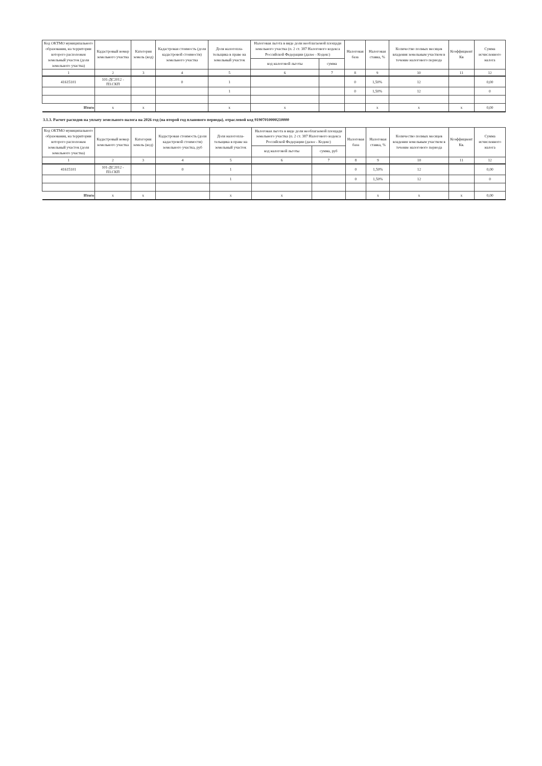| Код ОКТМО муниципального образования, на территории которого расположен земельный участок (доля земельного участка) | Кадастровый номер земельного участка | Категория земель (код) | Кадастровая стоимость (доля кадастровой стоимости) земельного участка | Доля налогопла-тельщика в праве на земельный участок | Налоговая льгота в виде доли необлагаемой площади земельного участка (п. 2 ст. 387 Налогового кодекса Российской Федерации (далее - Кодекс) | | Налоговая база | Налоговая ставка, % | Количество полных месяцев владения земельным участком в течение налогового периода | Коэффициент Кв | Сумма исчисленного налога |
| --- | --- | --- | --- | --- | --- | --- | --- | --- | --- | --- | --- |
| | | | | | код налоговой льготы | сумма | | | | | |
| 1 | 2 | 3 | 4 | 5 | 6 | 7 | 8 | 9 | 10 | 11 | 12 |
| 41615101 | 101-ДС2012 - ПЗ.СКП | | 0 | 1 | | | 0 | 1,50% | 12 | | 0,00 |
| | | | | 1 | | | 0 | 1,50% | 12 | | 0 |
| Итого | x | x | | x | x | | | x | x | x | 0,00 |
3.1.3. Расчет расходов на уплату земельного налога на 2026 год (на второй год планового периода), отраслевой код 91907010000210000
| Код ОКТМО муниципального образования, на территории которого расположен земельный участок (доля земельного участка) | Кадастровый номер земельного участка | Категория земель (код) | Кадастровая стоимость (доля кадастровой стоимости) земельного участка, руб | Доля налогопла-тельщика в праве на земельный участок | Налоговая льгота в виде доли необлагаемой площади земельного участка (п. 2 ст. 387 Налогового кодекса Российской Федерации (далее - Кодекс) | | Налоговая база | Налоговая ставка, % | Количество полных месяцев владения земельным участком в течение налогового периода | Коэффициент Кв. | Сумма исчисленного налога |
| --- | --- | --- | --- | --- | --- | --- | --- | --- | --- | --- | --- |
| | | | | | код налоговой льготы | сумма, руб | | | | | |
| 1 | 2 | 3 | 4 | 5 | 6 | 7 | 8 | 9 | 10 | 11 | 12 |
| 41615101 | 101-ДС2012 - ПЗ.СКП | | 0 | 1 | | | 0 | 1,50% | 12 | | 0,00 |
| | | | | 1 | | | 0 | 1,50% | 12 | | 0 |
| Итого | x | x | | x | x | | | x | x | x | 0,00 |